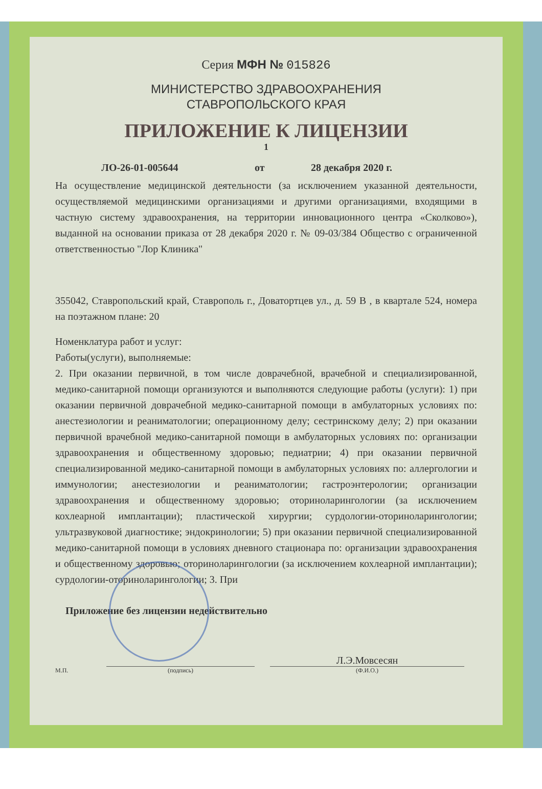Серия МФН № 015826
МИНИСТЕРСТВО ЗДРАВООХРАНЕНИЯ
СТАВРОПОЛЬСКОГО КРАЯ
ПРИЛОЖЕНИЕ К ЛИЦЕНЗИИ
1
ЛО-26-01-005644 от 28 декабря 2020 г.
На осуществление медицинской деятельности (за исключением указанной деятельности, осуществляемой медицинскими организациями и другими организациями, входящими в частную систему здравоохранения, на территории инновационного центра «Сколково»), выданной на основании приказа от 28 декабря 2020 г. № 09-03/384 Общество с ограниченной ответственностью "Лор Клиника"
355042, Ставропольский край, Ставрополь г., Доватортцев ул., д. 59 В , в квартале 524, номера на поэтажном плане: 20
Номенклатура работ и услуг:
Работы(услуги), выполняемые:
2. При оказании первичной, в том числе доврачебной, врачебной и специализированной, медико-санитарной помощи организуются и выполняются следующие работы (услуги): 1) при оказании первичной доврачебной медико-санитарной помощи в амбулаторных условиях по: анестезиологии и реаниматологии; операционному делу; сестринскому делу; 2) при оказании первичной врачебной медико-санитарной помощи в амбулаторных условиях по: организации здравоохранения и общественному здоровью; педиатрии; 4) при оказании первичной специализированной медико-санитарной помощи в амбулаторных условиях по: аллергологии и иммунологии; анестезиологии и реаниматологии; гастроэнтерологии; организации здравоохранения и общественному здоровью; оториноларингологии (за исключением кохлеарной имплантации); пластической хирургии; сурдологии-оториноларингологии; ультразвуковой диагностике; эндокринологии; 5) при оказании первичной специализированной медико-санитарной помощи в условиях дневного стационара по: организации здравоохранения и общественному здоровью; оториноларингологии (за исключением кохлеарной имплантации); сурдологии-оториноларингологии; 3. При
Приложение без лицензии недействительно
М.П. (подпись) Л.Э.Мовсесян
(Ф.И.О.)